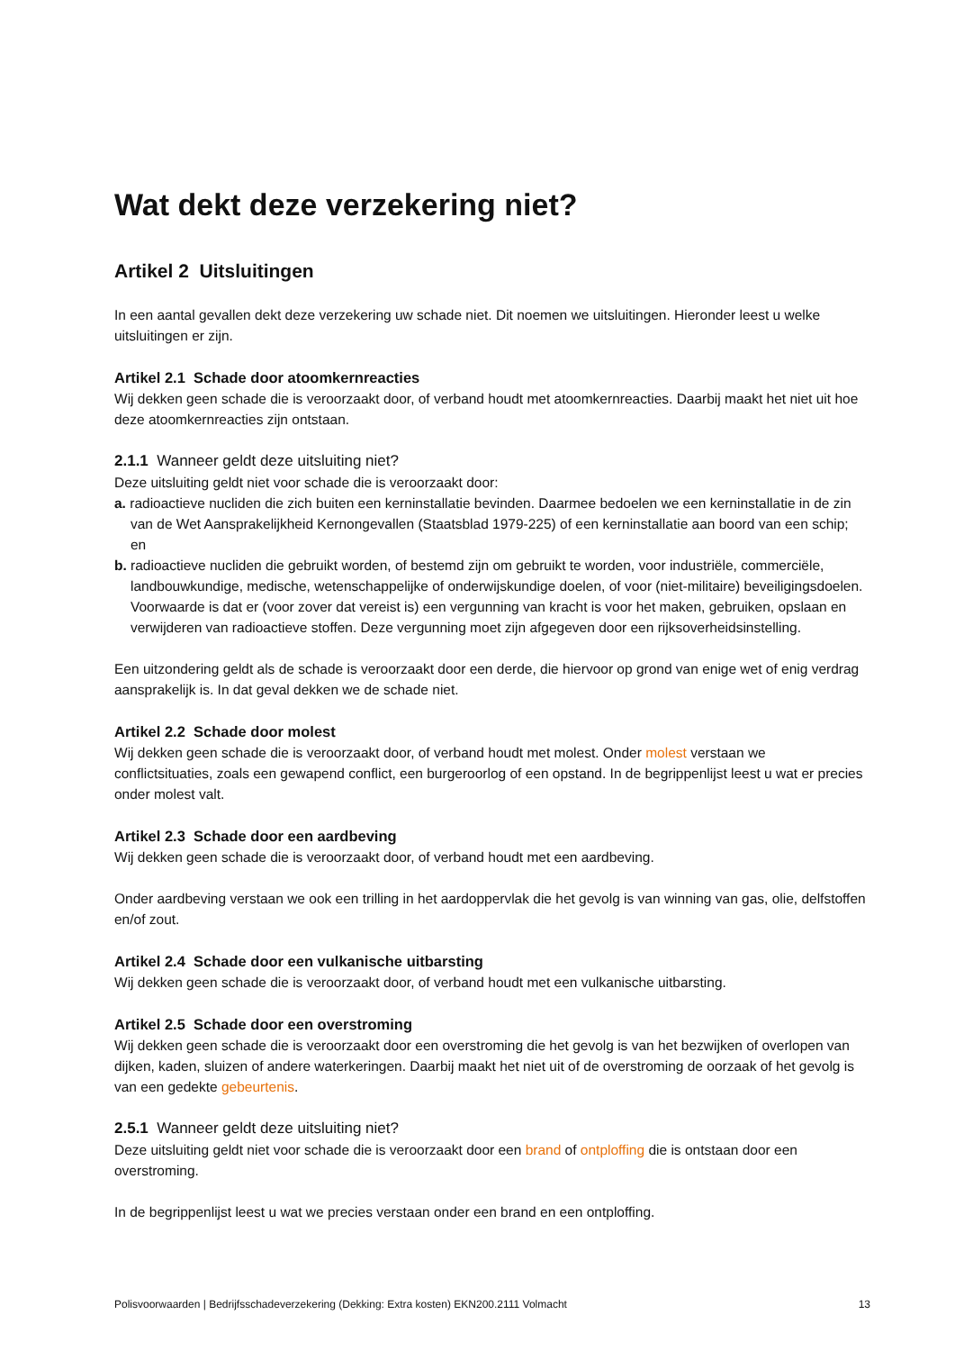Wat dekt deze verzekering niet?
Artikel 2 Uitsluitingen
In een aantal gevallen dekt deze verzekering uw schade niet. Dit noemen we uitsluitingen. Hieronder leest u welke uitsluitingen er zijn.
Artikel 2.1 Schade door atoomkernreacties
Wij dekken geen schade die is veroorzaakt door, of verband houdt met atoomkernreacties. Daarbij maakt het niet uit hoe deze atoomkernreacties zijn ontstaan.
2.1.1 Wanneer geldt deze uitsluiting niet?
Deze uitsluiting geldt niet voor schade die is veroorzaakt door:
a. radioactieve nucliden die zich buiten een kerninstallatie bevinden. Daarmee bedoelen we een kerninstallatie in de zin van de Wet Aansprakelijkheid Kernongevallen (Staatsblad 1979-225) of een kerninstallatie aan boord van een schip; en
b. radioactieve nucliden die gebruikt worden, of bestemd zijn om gebruikt te worden, voor industriële, commerciële, landbouwkundige, medische, wetenschappelijke of onderwijskundige doelen, of voor (niet-militaire) beveiligingsdoelen. Voorwaarde is dat er (voor zover dat vereist is) een vergunning van kracht is voor het maken, gebruiken, opslaan en verwijderen van radioactieve stoffen. Deze vergunning moet zijn afgegeven door een rijksoverheidsinstelling.
Een uitzondering geldt als de schade is veroorzaakt door een derde, die hiervoor op grond van enige wet of enig verdrag aansprakelijk is. In dat geval dekken we de schade niet.
Artikel 2.2 Schade door molest
Wij dekken geen schade die is veroorzaakt door, of verband houdt met molest. Onder molest verstaan we conflictsituaties, zoals een gewapend conflict, een burgeroorlog of een opstand. In de begrippenlijst leest u wat er precies onder molest valt.
Artikel 2.3 Schade door een aardbeving
Wij dekken geen schade die is veroorzaakt door, of verband houdt met een aardbeving.
Onder aardbeving verstaan we ook een trilling in het aardoppervlak die het gevolg is van winning van gas, olie, delfstoffen en/of zout.
Artikel 2.4 Schade door een vulkanische uitbarsting
Wij dekken geen schade die is veroorzaakt door, of verband houdt met een vulkanische uitbarsting.
Artikel 2.5 Schade door een overstroming
Wij dekken geen schade die is veroorzaakt door een overstroming die het gevolg is van het bezwijken of overlopen van dijken, kaden, sluizen of andere waterkeringen. Daarbij maakt het niet uit of de overstroming de oorzaak of het gevolg is van een gedekte gebeurtenis.
2.5.1 Wanneer geldt deze uitsluiting niet?
Deze uitsluiting geldt niet voor schade die is veroorzaakt door een brand of ontploffing die is ontstaan door een overstroming.
In de begrippenlijst leest u wat we precies verstaan onder een brand en een ontploffing.
Polisvoorwaarden | Bedrijfsschadeverzekering (Dekking: Extra kosten) EKN200.2111 Volmacht 13